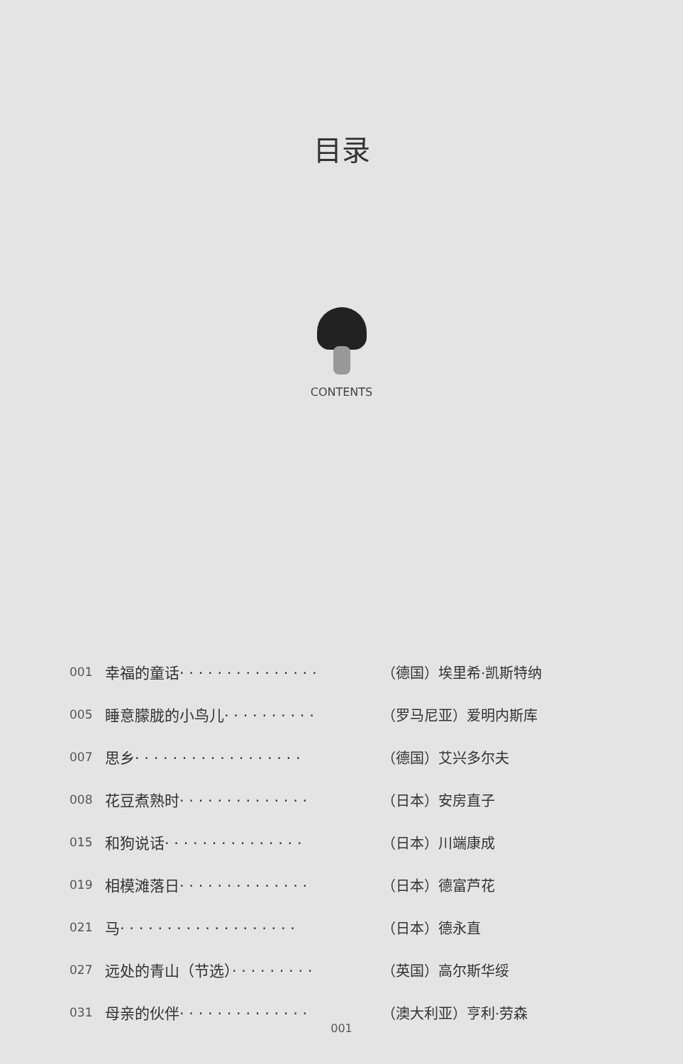目录
CONTENTS
001 幸福的童话· · · · · · · · · · · · · · · （德国）埃里希·凯斯特纳
005 睡意朦胧的小鸟儿· · · · · · · · · · （罗马尼亚）爱明内斯库
007 思乡· · · · · · · · · · · · · · · · · · （德国）艾兴多尔夫
008 花豆煮熟时· · · · · · · · · · · · · · （日本）安房直子
015 和狗说话· · · · · · · · · · · · · · · （日本）川端康成
019 相模滩落日· · · · · · · · · · · · · · （日本）德富芦花
021 马· · · · · · · · · · · · · · · · · · · （日本）德永直
027 远处的青山（节选）· · · · · · · · · （英国）高尔斯华绥
031 母亲的伙伴· · · · · · · · · · · · · · （澳大利亚）亨利·劳森
001